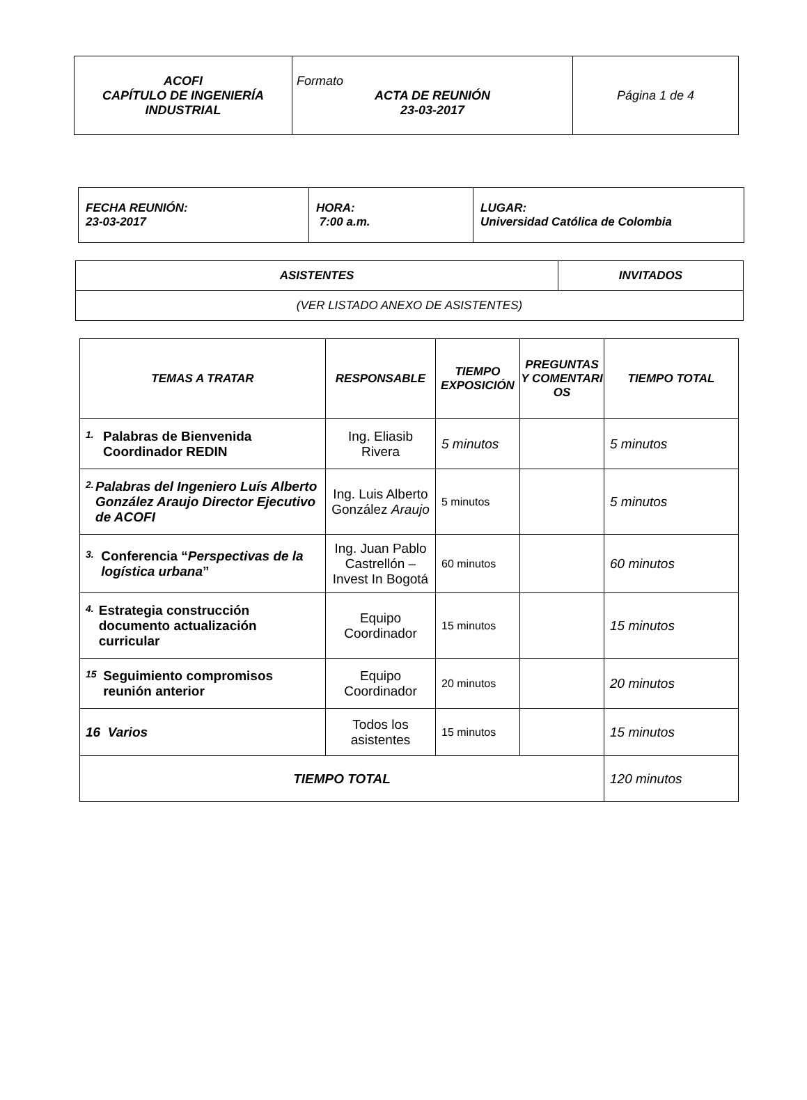| ACOFI CAPÍTULO DE INGENIERÍA INDUSTRIAL | Formato ACTA DE REUNIÓN 23-03-2017 | Página 1 de 4 |
| FECHA REUNIÓN: 23-03-2017 | HORA: 7:00 a.m. | LUGAR: Universidad Católica de Colombia |
| ASISTENTES | INVITADOS |
| --- | --- |
| (VER LISTADO ANEXO DE ASISTENTES) | |
| TEMAS A TRATAR | RESPONSABLE | TIEMPO EXPOSICIÓN | PREGUNTAS Y COMENTARI OS | TIEMPO TOTAL |
| --- | --- | --- | --- | --- |
| 1. Palabras de Bienvenida Coordinador REDIN | Ing. Eliasib Rivera | 5 minutos | | 5 minutos |
| 2. Palabras del Ingeniero Luís Alberto González Araujo Director Ejecutivo de ACOFI | Ing. Luis Alberto González Araujo | 5 minutos | | 5 minutos |
| 3. Conferencia “ Perspectivas de la logística urbana ” | Ing. Juan Pablo Castrellón – Invest In Bogotá | 60 minutos | | 60 minutos |
| 4. Estrategia construcción documento actualización curricular | Equipo Coordinador | 15 minutos | | 15 minutos |
| 15 Seguimiento compromisos reunión anterior | Equipo Coordinador | 20 minutos | | 20 minutos |
| 16 Varios | Todos los asistentes | 15 minutos | | 15 minutos |
| TIEMPO TOTAL | | | | 120 minutos |